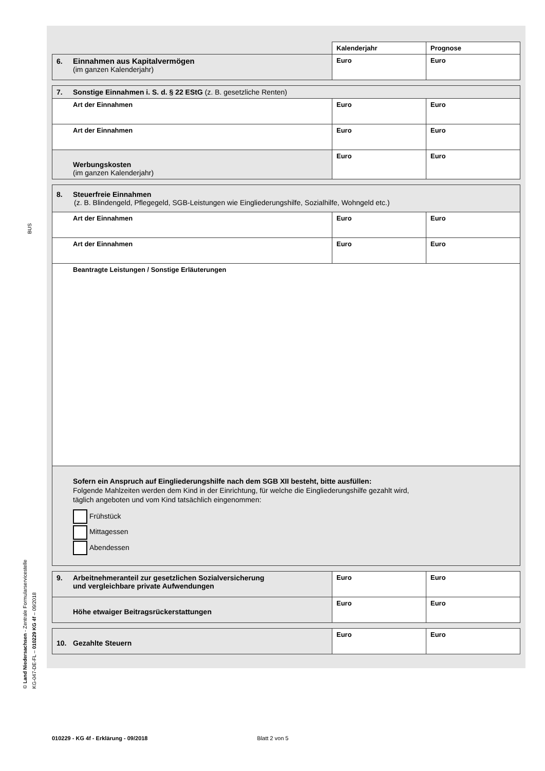BUS
© Land Niedersachsen - Zentrale Formularservicestelle
KG-047-DE-FL – 010229 KG 4f – 09/2018
| | Kalenderjahr | Prognose |
| 6. Einnahmen aus Kapitalvermögen (im ganzen Kalenderjahr) | Euro | Euro |
| 7. Sonstige Einnahmen i. S. d. § 22 EStG (z. B. gesetzliche Renten) | | |
| Art der Einnahmen | Euro | Euro |
| Art der Einnahmen | Euro | Euro |
| Werbungskosten (im ganzen Kalenderjahr) | Euro | Euro |
| 8. Steuerfreie Einnahmen (z. B. Blindengeld, Pflegegeld, SGB-Leistungen wie Eingliederungshilfe, Sozialhilfe, Wohngeld etc.) | | |
| Art der Einnahmen | Euro | Euro |
| Art der Einnahmen | Euro | Euro |
| Beantragte Leistungen / Sonstige Erläuterungen | | |
| Sofern ein Anspruch auf Eingliederungshilfe nach dem SGB XII besteht, bitte ausfüllen: Folgende Mahlzeiten werden dem Kind in der Einrichtung, für welche die Eingliederungshilfe gezahlt wird, täglich angeboten und vom Kind tatsächlich eingenommen: Frühstück Mittagessen Abendessen | | |
| 9. Arbeitnehmeranteil zur gesetzlichen Sozialversicherung und vergleichbare private Aufwendungen | Euro | Euro |
| Höhe etwaiger Beitragsrückerstattungen | Euro | Euro |
| 10. Gezahlte Steuern | Euro | Euro |
010229 - KG 4f - Erklärung - 09/2018 Blatt 2 von 5